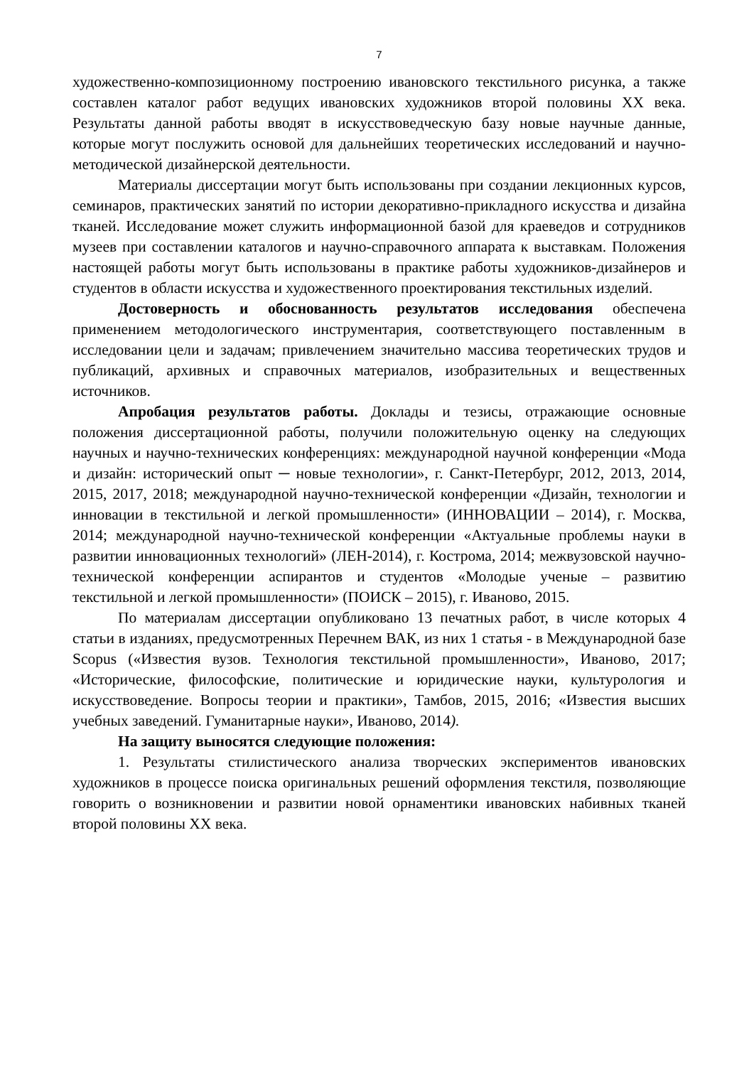7
художественно-композиционному построению ивановского текстильного рисунка, а также составлен каталог работ ведущих ивановских художников второй половины XX века. Результаты данной работы вводят в искусствоведческую базу новые научные данные, которые могут послужить основой для дальнейших теоретических исследований и научно-методической дизайнерской деятельности.
Материалы диссертации могут быть использованы при создании лекционных курсов, семинаров, практических занятий по истории декоративно-прикладного искусства и дизайна тканей. Исследование может служить информационной базой для краеведов и сотрудников музеев при составлении каталогов и научно-справочного аппарата к выставкам. Положения настоящей работы могут быть использованы в практике работы художников-дизайнеров и студентов в области искусства и художественного проектирования текстильных изделий.
Достоверность и обоснованность результатов исследования обеспечена применением методологического инструментария, соответствующего поставленным в исследовании цели и задачам; привлечением значительно массива теоретических трудов и публикаций, архивных и справочных материалов, изобразительных и вещественных источников.
Апробация результатов работы. Доклады и тезисы, отражающие основные положения диссертационной работы, получили положительную оценку на следующих научных и научно-технических конференциях: международной научной конференции «Мода и дизайн: исторический опыт ─ новые технологии», г. Санкт-Петербург, 2012, 2013, 2014, 2015, 2017, 2018; международной научно-технической конференции «Дизайн, технологии и инновации в текстильной и легкой промышленности» (ИННОВАЦИИ – 2014), г. Москва, 2014; международной научно-технической конференции «Актуальные проблемы науки в развитии инновационных технологий» (ЛЕН-2014), г. Кострома, 2014; межвузовской научно-технической конференции аспирантов и студентов «Молодые ученые – развитию текстильной и легкой промышленности» (ПОИСК – 2015), г. Иваново, 2015.
По материалам диссертации опубликовано 13 печатных работ, в числе которых 4 статьи в изданиях, предусмотренных Перечнем ВАК, из них 1 статья - в Международной базе Scopus («Известия вузов. Технология текстильной промышленности», Иваново, 2017; «Исторические, философские, политические и юридические науки, культурология и искусствоведение. Вопросы теории и практики», Тамбов, 2015, 2016; «Известия высших учебных заведений. Гуманитарные науки», Иваново, 2014).
На защиту выносятся следующие положения:
1. Результаты стилистического анализа творческих экспериментов ивановских художников в процессе поиска оригинальных решений оформления текстиля, позволяющие говорить о возникновении и развитии новой орнаментики ивановских набивных тканей второй половины XX века.